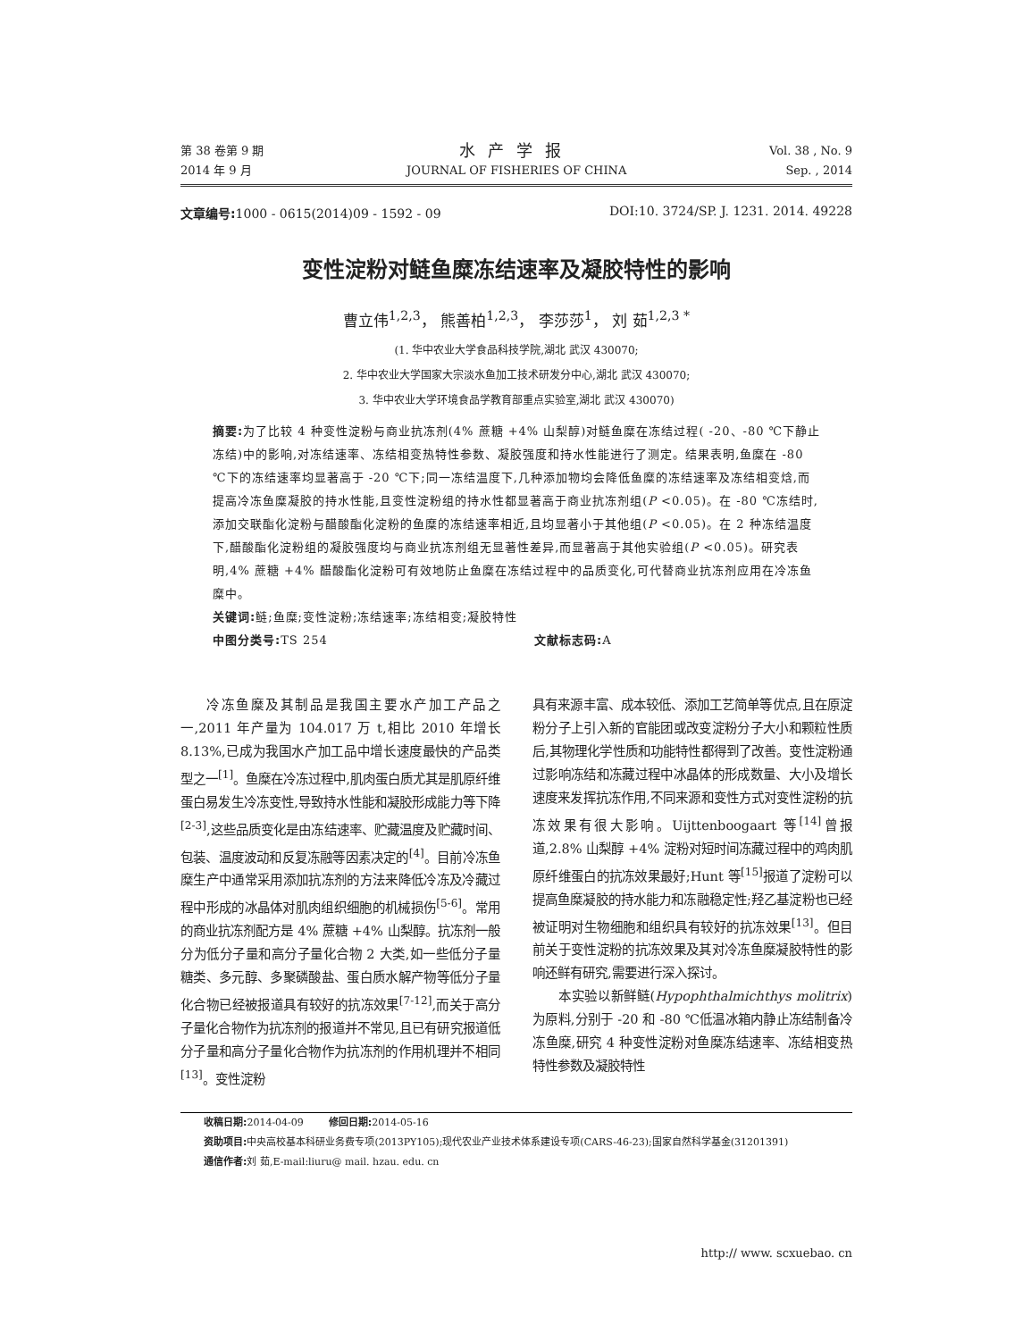第 38 卷第 9 期
2014 年 9 月
水产学报
JOURNAL OF FISHERIES OF CHINA
Vol. 38 , No. 9
Sep. , 2014
文章编号: 1000 - 0615(2014)09 - 1592 - 09 DOI:10. 3724/SP. J. 1231. 2014. 49228
变性淀粉对鲢鱼糜冻结速率及凝胶特性的影响
曹立伟<sup>1,2,3</sup>， 熊善柏<sup>1,2,3</sup>， 李莎莎<sup>1</sup>， 刘 茹<sup>1,2,3 *</sup>
(1. 华中农业大学食品科技学院,湖北 武汉 430070;
2. 华中农业大学国家大宗淡水鱼加工技术研发分中心,湖北 武汉 430070;
3. 华中农业大学环境食品学教育部重点实验室,湖北 武汉 430070)
摘要: 为了比较 4 种变性淀粉与商业抗冻剂(4% 蔗糖 +4% 山梨醇)对鲢鱼糜在冻结过程( -20、-80 ℃下静止冻结)中的影响,对冻结速率、冻结相变热特性参数、凝胶强度和持水性能进行了测定。结果表明,鱼糜在 -80 ℃下的冻结速率均显著高于 -20 ℃下;同一冻结温度下,几种添加物均会降低鱼糜的冻结速率及冻结相变焓,而提高冷冻鱼糜凝胶的持水性能,且变性淀粉组的持水性都显著高于商业抗冻剂组(P <0.05)。在 -80 ℃冻结时,添加交联酯化淀粉与醋酸酯化淀粉的鱼糜的冻结速率相近,且均显著小于其他组(P <0.05)。在 2 种冻结温度下,醋酸酯化淀粉组的凝胶强度均与商业抗冻剂组无显著性差异,而显著高于其他实验组(P <0.05)。研究表明,4% 蔗糖 +4% 醋酸酯化淀粉可有效地防止鱼糜在冻结过程中的品质变化,可代替商业抗冻剂应用在冷冻鱼糜中。
关键词: 鲢;鱼糜;变性淀粉;冻结速率;冻结相变;凝胶特性
中图分类号: TS 254 文献标志码: A
冷冻鱼糜及其制品是我国主要水产加工产品之一,2011 年产量为 104.017 万 t,相比 2010 年增长 8.13%,已成为我国水产加工品中增长速度最快的产品类型之一<sup>[1]</sup>。鱼糜在冷冻过程中,肌肉蛋白质尤其是肌原纤维蛋白易发生冷冻变性,导致持水性能和凝胶形成能力等下降<sup>[2-3]</sup>,这些品质变化是由冻结速率、贮藏温度及贮藏时间、包装、温度波动和反复冻融等因素决定的<sup>[4]</sup>。目前冷冻鱼糜生产中通常采用添加抗冻剂的方法来降低冷冻及冷藏过程中形成的冰晶体对肌肉组织细胞的机械损伤<sup>[5-6]</sup>。常用的商业抗冻剂配方是 4% 蔗糖 +4% 山梨醇。抗冻剂一般分为低分子量和高分子量化合物 2 大类,如一些低分子量糖类、多元醇、多聚磷酸盐、蛋白质水解产物等低分子量化合物已经被报道具有较好的抗冻效果<sup>[7-12]</sup>,而关于高分子量化合物作为抗冻剂的报道并不常见,且已有研究报道低分子量和高分子量化合物作为抗冻剂的作用机理并不相同<sup>[13]</sup>。变性淀粉
具有来源丰富、成本较低、添加工艺简单等优点,且在原淀粉分子上引入新的官能团或改变淀粉分子大小和颗粒性质后,其物理化学性质和功能特性都得到了改善。变性淀粉通过影响冻结和冻藏过程中冰晶体的形成数量、大小及增长速度来发挥抗冻作用,不同来源和变性方式对变性淀粉的抗冻效果有很大影响。Uijttenboogaart 等<sup>[14]</sup>曾报道,2.8% 山梨醇 +4% 淀粉对短时间冻藏过程中的鸡肉肌原纤维蛋白的抗冻效果最好;Hunt 等<sup>[15]</sup>报道了淀粉可以提高鱼糜凝胶的持水能力和冻融稳定性;羟乙基淀粉也已经被证明对生物细胞和组织具有较好的抗冻效果<sup>[13]</sup>。但目前关于变性淀粉的抗冻效果及其对冷冻鱼糜凝胶特性的影响还鲜有研究,需要进行深入探讨。
本实验以新鲜鲢(Hypophthalmichthys molitrix)为原料,分别于 -20 和 -80 ℃低温冰箱内静止冻结制备冷冻鱼糜,研究 4 种变性淀粉对鱼糜冻结速率、冻结相变热特性参数及凝胶特性
收稿日期: 2014-04-09 修回日期: 2014-05-16
资助项目: 中央高校基本科研业务费专项(2013PY105);现代农业产业技术体系建设专项(CARS-46-23);国家自然科学基金(31201391)
通信作者: 刘 茹,E-mail:liuru@ mail. hzau. edu. cn
http:// www. scxuebao. cn